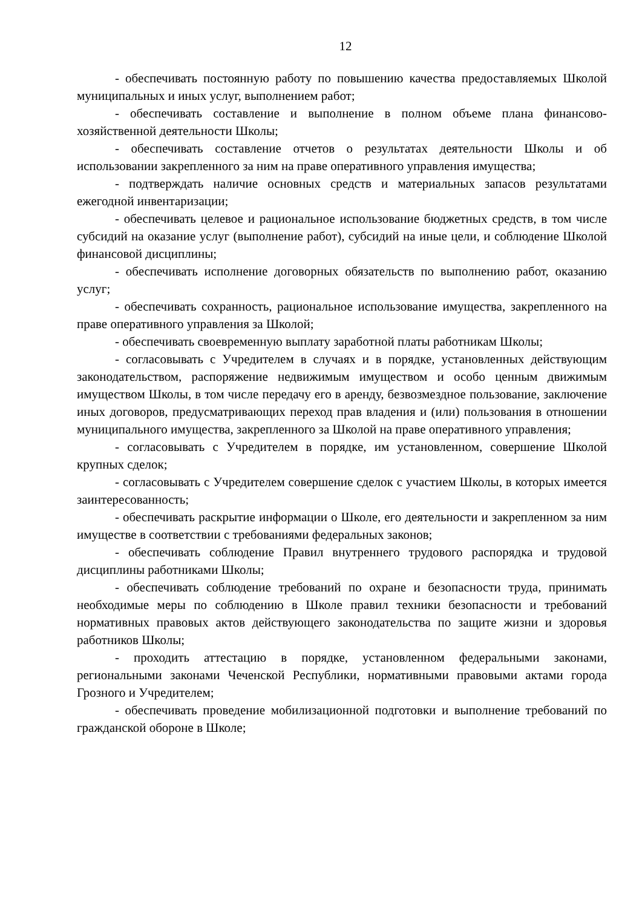12
- обеспечивать постоянную работу по повышению качества предоставляемых Школой муниципальных и иных услуг, выполнением работ;
- обеспечивать составление и выполнение в полном объеме плана финансово-хозяйственной деятельности Школы;
- обеспечивать составление отчетов о результатах деятельности Школы и об использовании закрепленного за ним на праве оперативного управления имущества;
- подтверждать наличие основных средств и материальных запасов результатами ежегодной инвентаризации;
- обеспечивать целевое и рациональное использование бюджетных средств, в том числе субсидий на оказание услуг (выполнение работ), субсидий на иные цели, и соблюдение Школой финансовой дисциплины;
- обеспечивать исполнение договорных обязательств по выполнению работ, оказанию услуг;
- обеспечивать сохранность, рациональное использование имущества, закрепленного на праве оперативного управления за Школой;
- обеспечивать своевременную выплату заработной платы работникам Школы;
- согласовывать с Учредителем в случаях и в порядке, установленных действующим законодательством, распоряжение недвижимым имуществом и особо ценным движимым имуществом Школы, в том числе передачу его в аренду, безвозмездное пользование, заключение иных договоров, предусматривающих переход прав владения и (или) пользования в отношении муниципального имущества, закрепленного за Школой на праве оперативного управления;
- согласовывать с Учредителем в порядке, им установленном, совершение Школой крупных сделок;
- согласовывать с Учредителем совершение сделок с участием Школы, в которых имеется заинтересованность;
- обеспечивать раскрытие информации о Школе, его деятельности и закрепленном за ним имуществе в соответствии с требованиями федеральных законов;
- обеспечивать соблюдение Правил внутреннего трудового распорядка и трудовой дисциплины работниками Школы;
- обеспечивать соблюдение требований по охране и безопасности труда, принимать необходимые меры по соблюдению в Школе правил техники безопасности и требований нормативных правовых актов действующего законодательства по защите жизни и здоровья работников Школы;
- проходить аттестацию в порядке, установленном федеральными законами, региональными законами Чеченской Республики, нормативными правовыми актами города Грозного и Учредителем;
- обеспечивать проведение мобилизационной подготовки и выполнение требований по гражданской обороне в Школе;